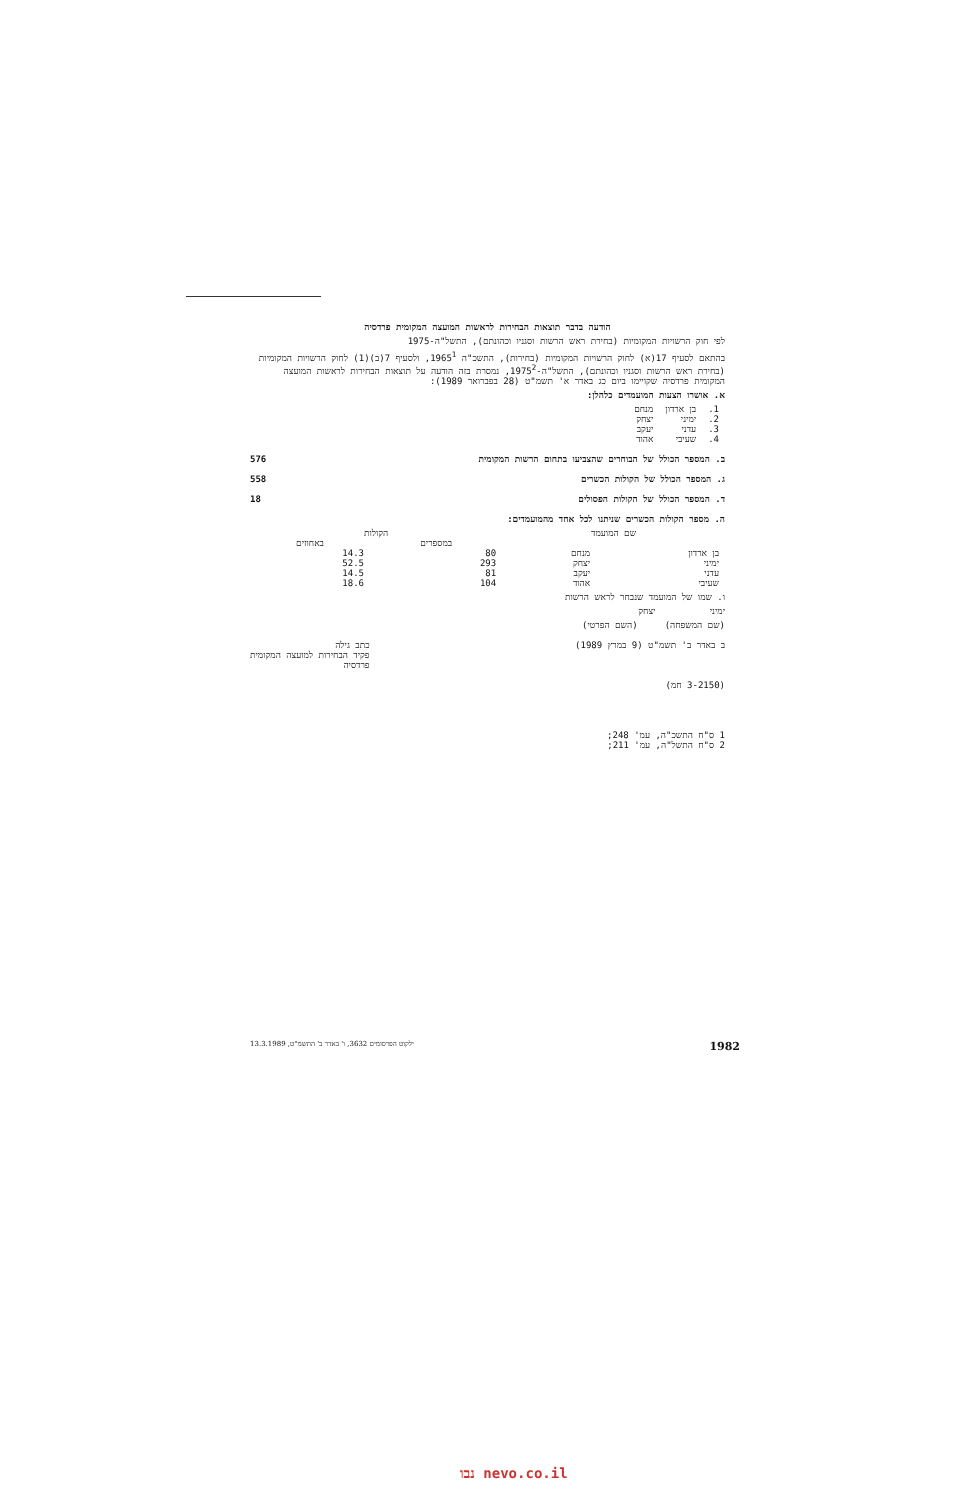הודעה בדבר תוצאות הבחירות לראשות המועצה המקומית פרדסיה
לפי חוק הרשויות המקומיות (בחירת ראש הרשות וסגניו וכהונתם), התשל"ה-1975
בהתאם לסעיף 17(א) לחוק הרשויות המקומיות (בחירות), התשכ"ה 1965<sup>1</sup>, ולסעיף 7(ב)(1) לחוק הרשויות המקומיות (בחירת ראש הרשות וסגניו וכהונתם), התשל"ה-1975<sup>2</sup>, נמסרת בזה הודעה על תוצאות הבחירות לראשות המועצה המקומית פרדסיה שקויימו ביום כג באדר א' תשמ"ט (28 בפברואר 1989):
א. אושרו הצעות המועמדים כלהלן:
| 1. | בן ארדון | מנחם |
| 2. | ימיני | יצחק |
| 3. | עדני | יעקב |
| 4. | שעיבי | אהוד |
ב. המספר הכולל של הבוחרים שהצביעו בתחום הרשות המקומית 576
ג. המספר הכולל של הקולות הכשרים 558
ד. המספר הכולל של הקולות הפסולים 18
ה. מספר הקולות הכשרים שניתנו לכל אחד מהמועמדים:
| שם המועמד | | הקולות | |
| --- | --- | --- | --- |
| | | במספרים | באחוזים |
| בן ארדון | מנחם | 80 | 14.3 |
| ימיני | יצחק | 293 | 52.5 |
| עדני | יעקב | 81 | 14.5 |
| שעיבי | אהוד | 104 | 18.6 |
ו. שמו של המועמד שנבחר לראש הרשות
ימיני יצחק
(שם המשפחה) (השם הפרטי)
ב באדר ב' תשמ"ט (9 במרץ 1989) כתב גילה
פקיד הבחירות למועצה המקומית
פרדסיה
(3-2150 חמ)
1 ס"ח התשכ"ה, עמ' 248;
2 ס"ח התשל"ה, עמ' 211;
ילקוט הפרסומים 3632, ו' באדר ב' התשמ"ט, 13.3.1989 1982
נבו nevo.co.il